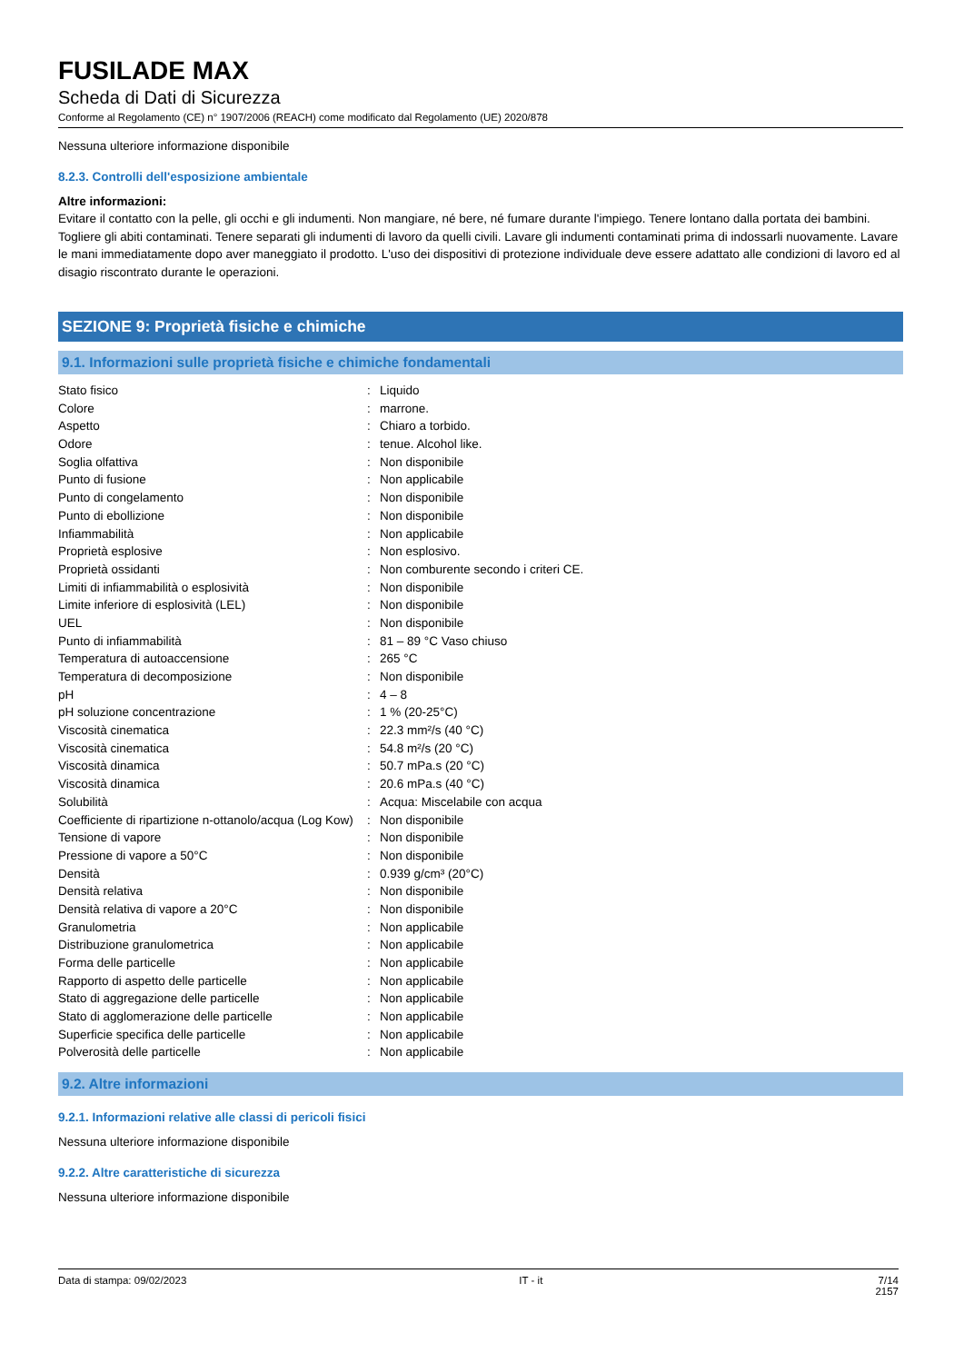FUSILADE MAX
Scheda di Dati di Sicurezza
Conforme al Regolamento (CE) n° 1907/2006 (REACH) come modificato dal Regolamento (UE) 2020/878
Nessuna ulteriore informazione disponibile
8.2.3. Controlli dell'esposizione ambientale
Altre informazioni:
Evitare il contatto con la pelle, gli occhi e gli indumenti. Non mangiare, né bere, né fumare durante l'impiego. Tenere lontano dalla portata dei bambini. Togliere gli abiti contaminati. Tenere separati gli indumenti di lavoro da quelli civili. Lavare gli indumenti contaminati prima di indossarli nuovamente. Lavare le mani immediatamente dopo aver maneggiato il prodotto. L'uso dei dispositivi di protezione individuale deve essere adattato alle condizioni di lavoro ed al disagio riscontrato durante le operazioni.
SEZIONE 9: Proprietà fisiche e chimiche
9.1. Informazioni sulle proprietà fisiche e chimiche fondamentali
| Stato fisico | : | Liquido |
| Colore | : | marrone. |
| Aspetto | : | Chiaro a torbido. |
| Odore | : | tenue. Alcohol like. |
| Soglia olfattiva | : | Non disponibile |
| Punto di fusione | : | Non applicabile |
| Punto di congelamento | : | Non disponibile |
| Punto di ebollizione | : | Non disponibile |
| Infiammabilità | : | Non applicabile |
| Proprietà esplosive | : | Non esplosivo. |
| Proprietà ossidanti | : | Non comburente secondo i criteri CE. |
| Limiti di infiammabilità o esplosività | : | Non disponibile |
| Limite inferiore di esplosività (LEL) | : | Non disponibile |
| UEL | : | Non disponibile |
| Punto di infiammabilità | : | 81 – 89 °C Vaso chiuso |
| Temperatura di autoaccensione | : | 265 °C |
| Temperatura di decomposizione | : | Non disponibile |
| pH | : | 4 – 8 |
| pH soluzione concentrazione | : | 1 % (20-25°C) |
| Viscosità cinematica | : | 22.3 mm²/s (40 °C) |
| Viscosità cinematica | : | 54.8 m²/s (20 °C) |
| Viscosità dinamica | : | 50.7 mPa.s (20 °C) |
| Viscosità dinamica | : | 20.6 mPa.s (40 °C) |
| Solubilità | : | Acqua: Miscelabile con acqua |
| Coefficiente di ripartizione n-ottanolo/acqua (Log Kow) | : | Non disponibile |
| Tensione di vapore | : | Non disponibile |
| Pressione di vapore a 50°C | : | Non disponibile |
| Densità | : | 0.939 g/cm³ (20°C) |
| Densità relativa | : | Non disponibile |
| Densità relativa di vapore a 20°C | : | Non disponibile |
| Granulometria | : | Non applicabile |
| Distribuzione granulometrica | : | Non applicabile |
| Forma delle particelle | : | Non applicabile |
| Rapporto di aspetto delle particelle | : | Non applicabile |
| Stato di aggregazione delle particelle | : | Non applicabile |
| Stato di agglomerazione delle particelle | : | Non applicabile |
| Superficie specifica delle particelle | : | Non applicabile |
| Polverosità delle particelle | : | Non applicabile |
9.2. Altre informazioni
9.2.1. Informazioni relative alle classi di pericoli fisici
Nessuna ulteriore informazione disponibile
9.2.2. Altre caratteristiche di sicurezza
Nessuna ulteriore informazione disponibile
Data di stampa: 09/02/2023 IT - it 7/14
2157